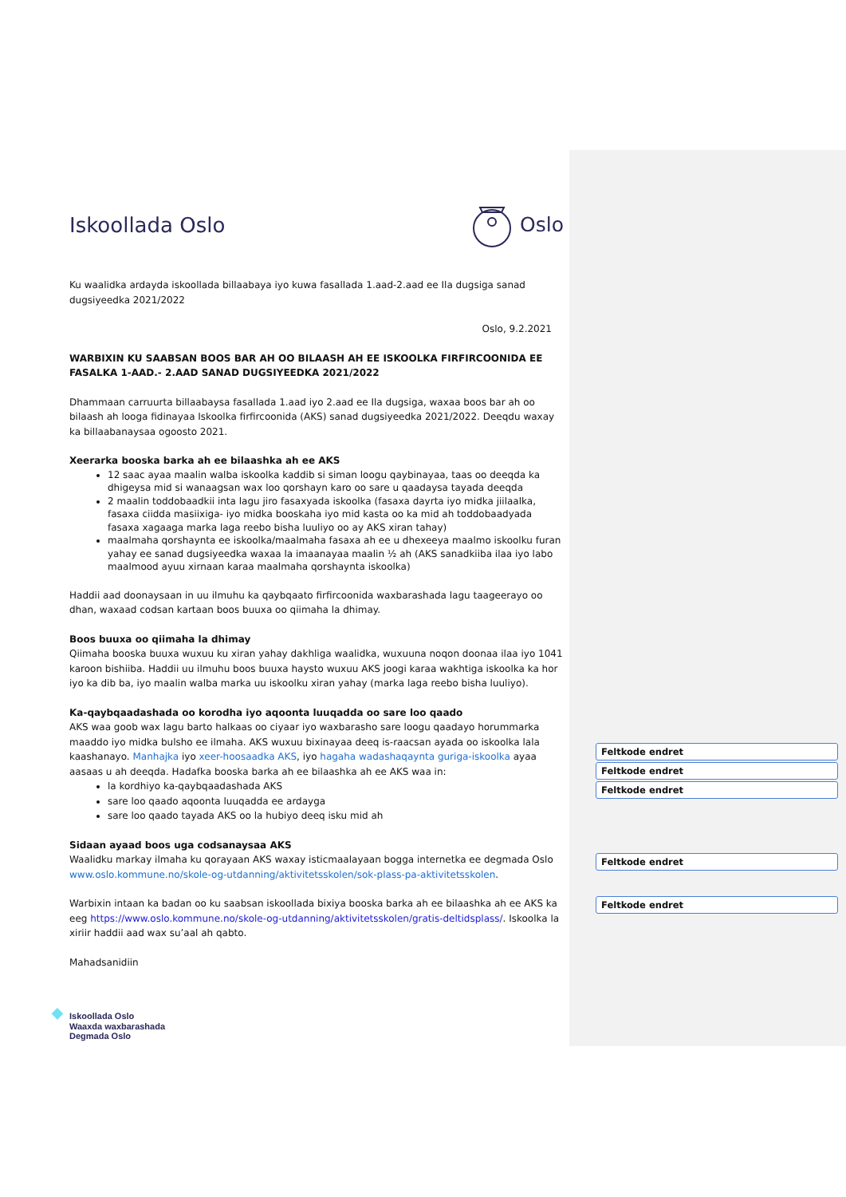Iskoollada Oslo Oslo
Ku waalidka ardayda iskoollada billaabaya iyo kuwa fasallada 1.aad-2.aad ee Ila dugsiga sanad dugsiyeedka 2021/2022
Oslo, 9.2.2021
WARBIXIN KU SAABSAN BOOS BAR AH OO BILAASH AH EE ISKOOLKA FIRFIRCOONIDA EE FASALKA 1-AAD.- 2.AAD SANAD DUGSIYEEDKA 2021/2022
Dhammaan carruurta billaabaysa fasallada 1.aad iyo 2.aad ee Ila dugsiga, waxaa boos bar ah oo bilaash ah looga fidinayaa Iskoolka firfircoonida (AKS) sanad dugsiyeedka 2021/2022. Deeqdu waxay ka billaabanaysaa ogoosto 2021.
Xeerarka booska barka ah ee bilaashka ah ee AKS
12 saac ayaa maalin walba iskoolka kaddib si siman loogu qaybinayaa, taas oo deeqda ka dhigeysa mid si wanaagsan wax loo qorshayn karo oo sare u qaadaysa tayada deeqda
2 maalin toddobaadkii inta lagu jiro fasaxyada iskoolka (fasaxa dayrta iyo midka jiilaalka, fasaxa ciidda masiixiga- iyo midka booskaha iyo mid kasta oo ka mid ah toddobaadyada fasaxa xagaaga marka laga reebo bisha luuliyo oo ay AKS xiran tahay)
maalmaha qorshaynta ee iskoolka/maalmaha fasaxa ah ee u dhexeeya maalmo iskoolku furan yahay ee sanad dugsiyeedka waxaa la imaanayaa maalin ½ ah (AKS sanadkiiba ilaa iyo labo maalmood ayuu xirnaan karaa maalmaha qorshaynta iskoolka)
Haddii aad doonaysaan in uu ilmuhu ka qaybqaato firfircoonida waxbarashada lagu taageerayo oo dhan, waxaad codsan kartaan boos buuxa oo qiimaha la dhimay.
Boos buuxa oo qiimaha la dhimay
Qiimaha booska buuxa wuxuu ku xiran yahay dakhliga waalidka, wuxuuna noqon doonaa ilaa iyo 1041 karoon bishiiba. Haddii uu ilmuhu boos buuxa haysto wuxuu AKS joogi karaa wakhtiga iskoolka ka hor iyo ka dib ba, iyo maalin walba marka uu iskoolku xiran yahay (marka laga reebo bisha luuliyo).
Ka-qaybqaadashada oo korodha iyo aqoonta luuqadda oo sare loo qaado
AKS waa goob wax lagu barto halkaas oo ciyaar iyo waxbarasho sare loogu qaadayo horummarka maaddo iyo midka bulsho ee ilmaha. AKS wuxuu bixinayaa deeq is-raacsan ayada oo iskoolka lala kaashanayo. Manhajka iyo xeer-hoosaadka AKS, iyo hagaha wadashaqaynta guriga-iskoolka ayaa aasaas u ah deeqda. Hadafka booska barka ah ee bilaashka ah ee AKS waa in:
la kordhiyo ka-qaybqaadashada AKS
sare loo qaado aqoonta luuqadda ee ardayga
sare loo qaado tayada AKS oo la hubiyo deeq isku mid ah
Sidaan ayaad boos uga codsanaysaa AKS
Waalidku markay ilmaha ku qorayaan AKS waxay isticmaalayaan bogga internetka ee degmada Oslo www.oslo.kommune.no/skole-og-utdanning/aktivitetsskolen/sok-plass-pa-aktivitetsskolen.
Warbixin intaan ka badan oo ku saabsan iskoollada bixiya booska barka ah ee bilaashka ah ee AKS ka eeg https://www.oslo.kommune.no/skole-og-utdanning/aktivitetsskolen/gratis-deltidsplass/. Iskoolka la xiriir haddii aad wax su’aal ah qabto.
Mahadsanidiin
◆
Iskoollada Oslo
Waaxda waxbarashada
Degmada Oslo
Feltkode endret
Feltkode endret
Feltkode endret
Feltkode endret
Feltkode endret